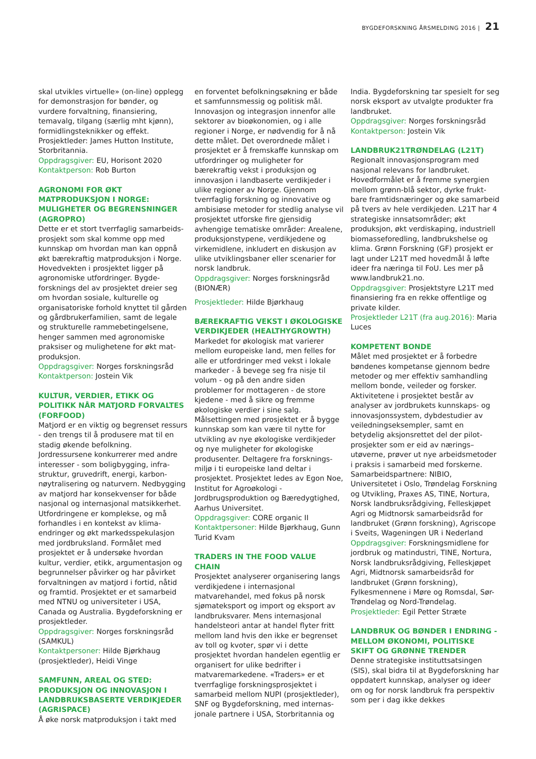BYGDEFORSKNING ÅRSMELDING 2016 | 21
skal utvikles virtuelle» (on-line) opplegg for demonstrasjon for bønder, og vurdere forvaltning, finansiering, temavalg, tilgang (særlig mht kjønn), formidlingsteknikker og effekt. Prosjektleder: James Hutton Institute, Storbritannia.
Oppdragsgiver: EU, Horisont 2020
Kontaktperson: Rob Burton
AGRONOMI FOR ØKT MATPRODUKSJON I NORGE: MULIGHETER OG BEGRENSNINGER (AGROPRO)
Dette er et stort tverrfaglig samarbeids­prosjekt som skal komme opp med kunnskap om hvordan man kan oppnå økt bærekraftig matproduksjon i Norge. Hovedvekten i prosjektet ligger på agronomiske utfordringer. Bygde­forsknings del av prosjektet dreier seg om hvordan sosiale, kulturelle og organisatoriske forhold knyttet til gården og gårdbrukerfamilien, samt de legale og strukturelle rammebetingelsene, henger sammen med agronomiske praksiser og mulighetene for økt mat­produksjon.
Oppdragsgiver: Norges forskningsråd
Kontaktperson: Jostein Vik
KULTUR, VERDIER, ETIKK OG POLITIKK NÅR MATJORD FORVALTES (FORFOOD)
Matjord er en viktig og begrenset ressurs - den trengs til å produsere mat til en stadig økende befolkning. Jordressursene konkurrerer med andre interesser - som boligbygging, infra­struktur, gruvedrift, energi, karbon­nøytralisering og naturvern. Nedbygging av matjord har konsekvenser for både nasjonal og internasjonal matsikkerhet. Utfordringene er komplekse, og må forhandles i en kontekst av klima­endringer og økt markedsspekulasjon med jordbruksland. Formålet med prosjektet er å undersøke hvordan kultur, verdier, etikk, argumentasjon og begrunnelser påvirker og har påvirket forvaltningen av matjord i fortid, nåtid og framtid. Prosjektet er et samarbeid med NTNU og universiteter i USA, Canada og Australia. Bygdeforskning er prosjektleder.
Oppdragsgiver: Norges forskningsråd (SAMKUL)
Kontaktpersoner: Hilde Bjørkhaug (prosjektleder), Heidi Vinge
SAMFUNN, AREAL OG STED: PRODUKSJON OG INNOVASJON I LANDBRUKSBASERTE VERDIKJEDER (AGRISPACE)
Å øke norsk matproduksjon i takt med
en forventet befolkningsøkning er både et samfunnsmessig og politisk mål. Innovasjon og integrasjon innenfor alle sektorer av bioøkonomien, og i alle regioner i Norge, er nødvendig for å nå dette målet. Det overordnede målet i prosjektet er å fremskaffe kunnskap om utfordringer og muligheter for bærekraftig vekst i produksjon og innovasjon i landbaserte verdikjeder i ulike regioner av Norge. Gjennom tverrfaglig forskning og innovative og ambisiøse metoder for stedlig analyse vil prosjektet utforske fire gjensidig avhengige tematiske områder: Arealene, produksjonstypene, verdikjedene og virkemidlene, inkludert en diskusjon av ulike utviklingsbaner eller scenarier for norsk landbruk.
Oppdragsgiver: Norges forskningsråd (BIONÆR)
Prosjektleder: Hilde Bjørkhaug
BÆREKRAFTIG VEKST I ØKOLOGISKE VERDIKJEDER (HEALTHYGROWTH)
Markedet for økologisk mat varierer mellom europeiske land, men felles for alle er utfordringer med vekst i lokale markeder - å bevege seg fra nisje til volum - og på den andre siden problemer for mottageren - de store kjedene - med å sikre og fremme økologiske verdier i sine salg. Målsettingen med prosjektet er å bygge kunnskap som kan være til nytte for utvikling av nye økologiske verdikjeder og nye muligheter for økologiske produsenter. Deltagere fra forsknings­miljø i ti europeiske land deltar i prosjektet. Prosjektet ledes av Egon Noe, Institut for Agroøkologi - Jordbrugsproduktion og Bæredygtighed, Aarhus Universitet.
Oppdragsgiver: CORE organic II
Kontaktpersoner: Hilde Bjørkhaug, Gunn Turid Kvam
TRADERS IN THE FOOD VALUE CHAIN
Prosjektet analyserer organisering langs verdikjedene i internasjonal matvarehandel, med fokus på norsk sjømateksport og import og eksport av landbruksvarer. Mens internasjonal handelsteori antar at handel flyter fritt mellom land hvis den ikke er begrenset av toll og kvoter, spør vi i dette prosjektet hvordan handelen egentlig er organisert for ulike bedrifter i matvaremarkedene. «Traders» er et tverrfaglige forskningsprosjektet i samarbeid mellom NUPI (prosjektleder), SNF og Bygdeforskning, med internas­jonale partnere i USA, Storbritannia og
India. Bygdeforskning tar spesielt for seg norsk eksport av utvalgte produkter fra landbruket.
Oppdragsgiver: Norges forskningsråd
Kontaktperson: Jostein Vik
LANDBRUK21TRØNDELAG (L21T)
Regionalt innovasjonsprogram med nasjonal relevans for landbruket. Hovedformålet er å fremme synergien mellom grønn-blå sektor, dyrke frukt­bare framtidsnæringer og øke samarbeid på tvers av hele verdikjeden. L21T har 4 strategiske innsatsområder; økt produksjon, økt verdiskaping, industriell biomasseforedling, landbrukshelse og klima. Grønn Forskning (GF) prosjekt er lagt under L21T med hovedmål å løfte ideer fra næringa til FoU. Les mer på www.landbruk21.no.
Oppdragsgiver: Prosjektstyre L21T med finansiering fra en rekke offentlige og private kilder.
Prosjektleder L21T (fra aug.2016): Maria Luces
KOMPETENT BONDE
Målet med prosjektet er å forbedre bøndenes kompetanse gjennom bedre metoder og mer effektiv samhandling mellom bonde, veileder og forsker. Aktivitetene i prosjektet består av analyser av jordbrukets kunnskaps- og innovasjonssystem, dybdestudier av veiledningseksempler, samt en betydelig aksjonsrettet del der pilot­prosjekter som er eid av nærings–utøverne, prøver ut nye arbeidsmetoder i praksis i samarbeid med forskerne. Samarbeidspartnere: NIBIO, Universitetet i Oslo, Trøndelag Forskning og Utvikling, Praxes AS, TINE, Nortura, Norsk landbruksrådgiving, Felleskjøpet Agri og Midtnorsk samarbeidsråd for landbruket (Grønn forskning), Agriscope i Sveits, Wageningen UR i Nederland
Oppdragsgiver: Forskningsmidlene for jordbruk og matindustri, TINE, Nortura, Norsk landbruksrådgiving, Felleskjøpet Agri, Midtnorsk samarbeidsråd for landbruket (Grønn forskning), Fylkesmennene i Møre og Romsdal, Sør-Trøndelag og Nord-Trøndelag.
Prosjektleder: Egil Petter Stræte
LANDBRUK OG BØNDER I ENDRING - MELLOM ØKONOMI, POLITISKE SKIFT OG GRØNNE TRENDER
Denne strategiske instituttsatsingen (SIS), skal bidra til at Bygdeforskning har oppdatert kunnskap, analyser og ideer om og for norsk landbruk fra perspektiv som per i dag ikke dekkes